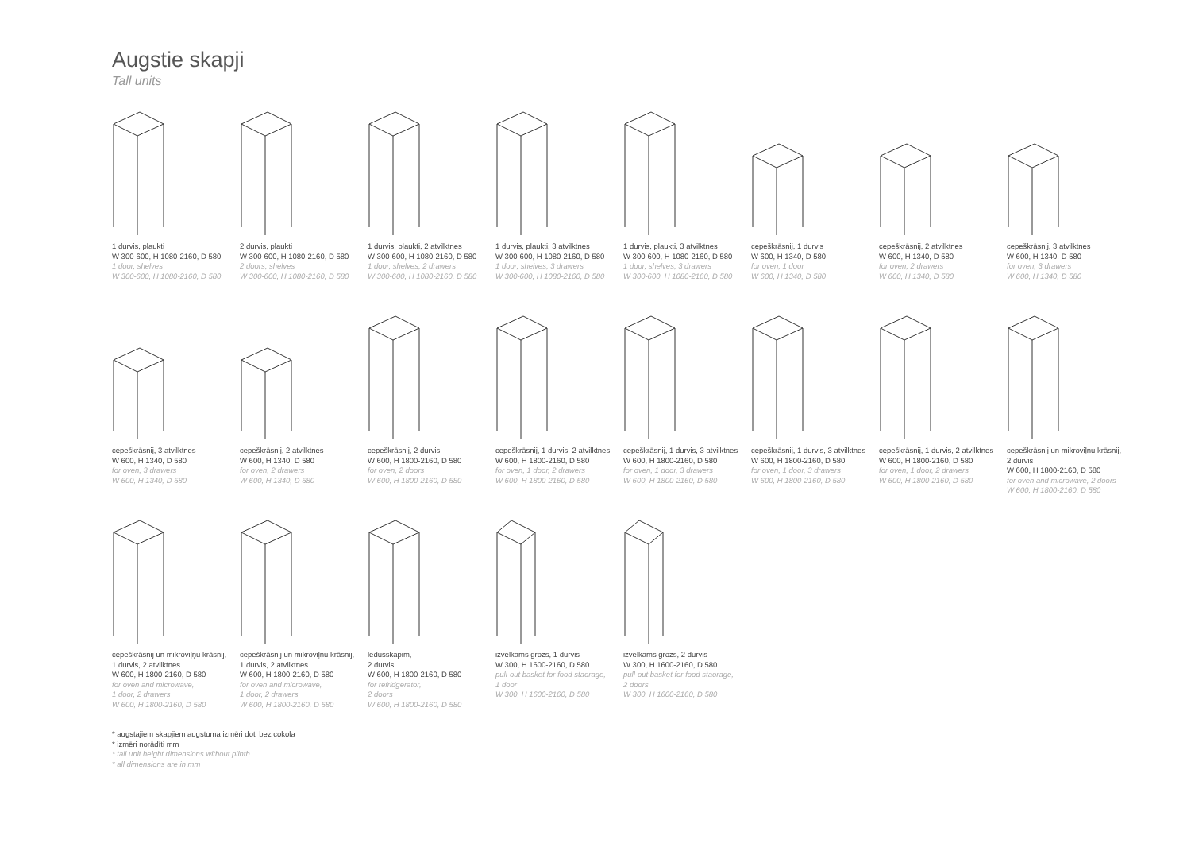Augstie skapji
Tall units
1 durvis, plaukti
W 300-600, H 1080-2160, D 580
1 door, shelves
W 300-600, H 1080-2160, D 580
2 durvis, plaukti
W 300-600, H 1080-2160, D 580
2 doors, shelves
W 300-600, H 1080-2160, D 580
1 durvis, plaukti, 2 atvilktnes
W 300-600, H 1080-2160, D 580
1 door, shelves, 2 drawers
W 300-600, H 1080-2160, D 580
1 durvis, plaukti, 3 atvilktnes
W 300-600, H 1080-2160, D 580
1 door, shelves, 3 drawers
W 300-600, H 1080-2160, D 580
1 durvis, plaukti, 3 atvilktnes
W 300-600, H 1080-2160, D 580
1 door, shelves, 3 drawers
W 300-600, H 1080-2160, D 580
cepeškrāsnij, 1 durvis
W 600, H 1340, D 580
for oven, 1 door
W 600, H 1340, D 580
cepeškrāsnij, 2 atvilktnes
W 600, H 1340, D 580
for oven, 2 drawers
W 600, H 1340, D 580
cepeškrāsnij, 3 atvilktnes
W 600, H 1340, D 580
for oven, 3 drawers
W 600, H 1340, D 580
cepeškrāsnij, 3 atvilktnes
W 600, H 1340, D 580
for oven, 3 drawers
W 600, H 1340, D 580
cepeškrāsnij, 2 atvilktnes
W 600, H 1340, D 580
for oven, 2 drawers
W 600, H 1340, D 580
cepeškrāsnij, 2 durvis
W 600, H 1800-2160, D 580
for oven, 2 doors
W 600, H 1800-2160, D 580
cepeškrāsnij, 1 durvis, 2 atvilktnes
W 600, H 1800-2160, D 580
for oven, 1 door, 2 drawers
W 600, H 1800-2160, D 580
cepeškrāsnij, 1 durvis, 3 atvilktnes
W 600, H 1800-2160, D 580
for oven, 1 door, 3 drawers
W 600, H 1800-2160, D 580
cepeškrāsnij, 1 durvis, 3 atvilktnes
W 600, H 1800-2160, D 580
for oven, 1 door, 3 drawers
W 600, H 1800-2160, D 580
cepeškrāsnij, 1 durvis, 2 atvilktnes
W 600, H 1800-2160, D 580
for oven, 1 door, 2 drawers
W 600, H 1800-2160, D 580
cepeškrāsnij un mikroviļņu krāsnij,
2 durvis
W 600, H 1800-2160, D 580
for oven and microwave, 2 doors
W 600, H 1800-2160, D 580
cepeškrāsnij un mikroviļņu krāsnij,
1 durvis, 2 atvilktnes
W 600, H 1800-2160, D 580
for oven and microwave,
1 door, 2 drawers
W 600, H 1800-2160, D 580
cepeškrāsnij un mikroviļņu krāsnij,
1 durvis, 2 atvilktnes
W 600, H 1800-2160, D 580
for oven and microwave,
1 door, 2 drawers
W 600, H 1800-2160, D 580
ledusskapim,
2 durvis
W 600, H 1800-2160, D 580
for refridgerator,
2 doors
W 600, H 1800-2160, D 580
izvelkams grozs, 1 durvis
W 300, H 1600-2160, D 580
pull-out basket for food staorage,
1 door
W 300, H 1600-2160, D 580
izvelkams grozs, 2 durvis
W 300, H 1600-2160, D 580
pull-out basket for food staorage,
2 doors
W 300, H 1600-2160, D 580
* augstajiem skapjiem augstuma izmēri doti bez cokola
* izmēri norādīti mm
* tall unit height dimensions without plinth
* all dimensions are in mm